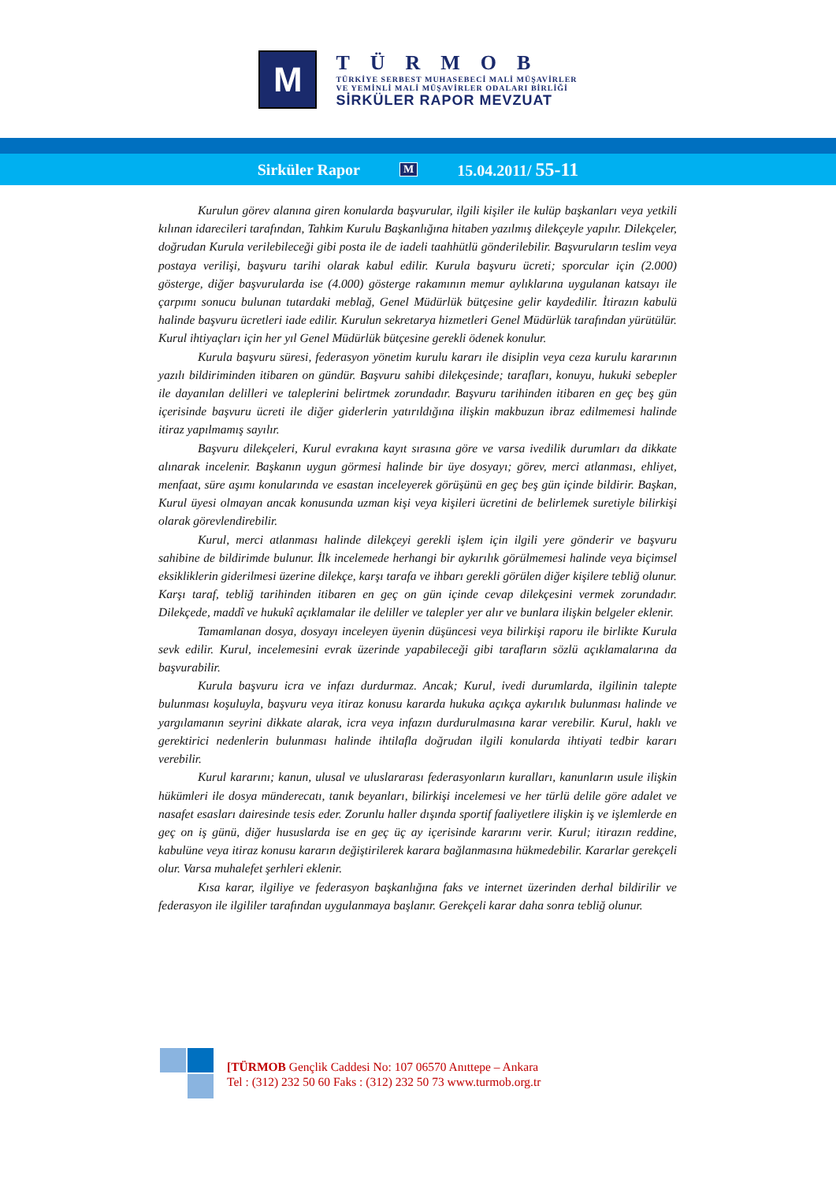M
TÜRMOB
TÜRKİYE SERBEST MUHASEBECİ MALİ MÜŞAVİRLER
VE YEMİNLİ MALİ MÜŞAVİRLER ODALARI BİRLİĞİ
SİRKÜLER RAPOR MEVZUAT
Sirküler Rapor M 15.04.2011/ 55-11
Kurulun görev alanına giren konularda başvurular, ilgili kişiler ile kulüp başkanları veya yetkili kılınan idarecileri tarafından, Tahkim Kurulu Başkanlığına hitaben yazılmış dilekçeyle yapılır. Dilekçeler, doğrudan Kurula verilebileceği gibi posta ile de iadeli taahhütlü gönderilebilir. Başvuruların teslim veya postaya verilişi, başvuru tarihi olarak kabul edilir. Kurula başvuru ücreti; sporcular için (2.000) gösterge, diğer başvurularda ise (4.000) gösterge rakamının memur aylıklarına uygulanan katsayı ile çarpımı sonucu bulunan tutardaki meblağ, Genel Müdürlük bütçesine gelir kaydedilir. İtirazın kabulü halinde başvuru ücretleri iade edilir. Kurulun sekretarya hizmetleri Genel Müdürlük tarafından yürütülür. Kurul ihtiyaçları için her yıl Genel Müdürlük bütçesine gerekli ödenek konulur.
Kurula başvuru süresi, federasyon yönetim kurulu kararı ile disiplin veya ceza kurulu kararının yazılı bildiriminden itibaren on gündür. Başvuru sahibi dilekçesinde; tarafları, konuyu, hukuki sebepler ile dayanılan delilleri ve taleplerini belirtmek zorundadır. Başvuru tarihinden itibaren en geç beş gün içerisinde başvuru ücreti ile diğer giderlerin yatırıldığına ilişkin makbuzun ibraz edilmemesi halinde itiraz yapılmamış sayılır.
Başvuru dilekçeleri, Kurul evrakına kayıt sırasına göre ve varsa ivedilik durumları da dikkate alınarak incelenir. Başkanın uygun görmesi halinde bir üye dosyayı; görev, merci atlanması, ehliyet, menfaat, süre aşımı konularında ve esastan inceleyerek görüşünü en geç beş gün içinde bildirir. Başkan, Kurul üyesi olmayan ancak konusunda uzman kişi veya kişileri ücretini de belirlemek suretiyle bilirkişi olarak görevlendirebilir.
Kurul, merci atlanması halinde dilekçeyi gerekli işlem için ilgili yere gönderir ve başvuru sahibine de bildirimde bulunur. İlk incelemede herhangi bir aykırılık görülmemesi halinde veya biçimsel eksikliklerin giderilmesi üzerine dilekçe, karşı tarafa ve ihbarı gerekli görülen diğer kişilere tebliğ olunur. Karşı taraf, tebliğ tarihinden itibaren en geç on gün içinde cevap dilekçesini vermek zorundadır. Dilekçede, maddî ve hukukî açıklamalar ile deliller ve talepler yer alır ve bunlara ilişkin belgeler eklenir.
Tamamlanan dosya, dosyayı inceleyen üyenin düşüncesi veya bilirkişi raporu ile birlikte Kurula sevk edilir. Kurul, incelemesini evrak üzerinde yapabileceği gibi tarafların sözlü açıklamalarına da başvurabilir.
Kurula başvuru icra ve infazı durdurmaz. Ancak; Kurul, ivedi durumlarda, ilgilinin talepte bulunması koşuluyla, başvuru veya itiraz konusu kararda hukuka açıkça aykırılık bulunması halinde ve yargılamanın seyrini dikkate alarak, icra veya infazın durdurulmasına karar verebilir. Kurul, haklı ve gerektirici nedenlerin bulunması halinde ihtilafla doğrudan ilgili konularda ihtiyati tedbir kararı verebilir.
Kurul kararını; kanun, ulusal ve uluslararası federasyonların kuralları, kanunların usule ilişkin hükümleri ile dosya münderecatı, tanık beyanları, bilirkişi incelemesi ve her türlü delile göre adalet ve nasafet esasları dairesinde tesis eder. Zorunlu haller dışında sportif faaliyetlere ilişkin iş ve işlemlerde en geç on iş günü, diğer hususlarda ise en geç üç ay içerisinde kararını verir. Kurul; itirazın reddine, kabulüne veya itiraz konusu kararın değiştirilerek karara bağlanmasına hükmedebilir. Kararlar gerekçeli olur. Varsa muhalefet şerhleri eklenir.
Kısa karar, ilgiliye ve federasyon başkanlığına faks ve internet üzerinden derhal bildirilir ve federasyon ile ilgililer tarafından uygulanmaya başlanır. Gerekçeli karar daha sonra tebliğ olunur.
[TÜRMOB Gençlik Caddesi No: 107 06570 Anıttepe – Ankara
Tel : (312) 232 50 60 Faks : (312) 232 50 73 www.turmob.org.tr